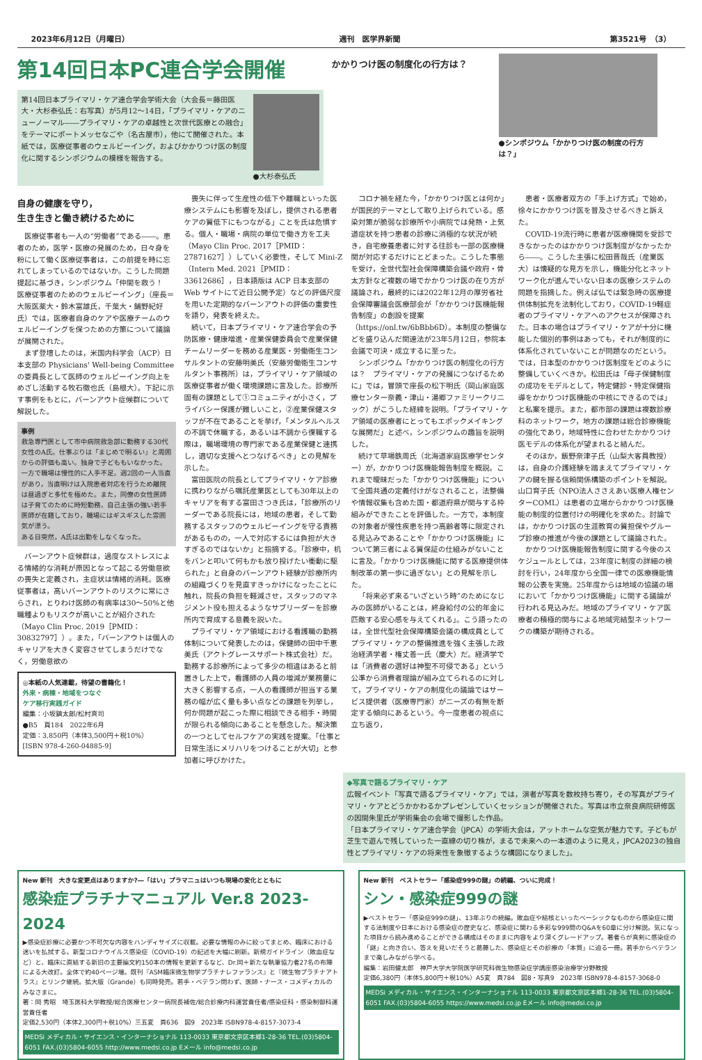2023年6月12日（月曜日） 週刊　医学界新聞 第3521号　（3）
第14回日本PC連合学会開催
第14回日本プライマリ・ケア連合学会学術大会（大会長＝藤田医大・大杉泰弘氏：右写真）が5月12〜14日，「プライマリ・ケアのニューノーマル――プライマリ・ケアの卓越性と次世代医療との融合」をテーマにポートメッセなごや（名古屋市），他にて開催された。本紙では，医療従事者のウェルビーイング，およびかかりつけ医の制度化に関するシンポジウムの模様を報告する。
●大杉泰弘氏
かかりつけ医の制度化の行方は？
●シンポジウム「かかりつけ医の制度の行方は？」
自身の健康を守り，
生き生きと働き続けるために
医療従事者も一人の“労働者”である――。患者のため，医学・医療の発展のため，日々身を粉にして働く医療従事者は，この前提を時に忘れてしまっているのではないか。こうした問題提起に基づき，シンポジウム「仲間を救う！　医療従事者のためのウェルビーイング」（座長＝大阪医薬大・鈴木富雄氏，千葉大・鋪野紀好氏）では，医療者自身のケアや医療チームのウェルビーイングを保つための方策について議論が展開された。
まず登壇したのは，米国内科学会（ACP）日本支部の Physicians' Well-being Committee の委員長として医師のウェルビーイング向上をめざし活動する牧石徹也氏（島根大）。下記に示す事例をもとに，バーンアウト症候群について解説した。
事例
救急専門医として市中病院救急部に勤務する30代女性のA氏。仕事ぶりは「まじめで明るい」と周囲からの評価も高い。独身で子どももいなかった。一方で職場は慢性的に人手不足。週2回の一人当直があり，当直明けは入院患者対応を行うため離院は昼過ぎと多忙を極めた。また，同僚の女性医師は子育てのために時短勤務，自己主張の強い若手医師が在籍しており，職場にはギスギスした雰囲気が漂う。
ある日突然，A氏は出勤をしなくなった。
バーンアウト症候群は，過度なストレスによる情緒的な消耗が原因となって起こる労働意欲の喪失と定義され，主症状は情緒的消耗。医療従事者は，高いバーンアウトのリスクに常にさらされ，とりわけ医師の有病率は30〜50%と他職種よりもリスクが高いことが紹介された（Mayo Clin Proc. 2019［PMID：30832797］）。また，「バーンアウトは個人のキャリアを大きく変容させてしまうだけでなく，労働意欲の
◎本紙の人気連載，待望の書籍化！
外来・病棟・地域をつなぐ
ケア移行実践ガイド
編集：小坂鎮太郎/松村真司
●B5　頁184　2022年6月
定価：3,850円（本体3,500円＋税10%）
[ISBN 978-4-260-04885-9]
喪失に伴って生産性の低下や離職といった医療システムにも影響を及ぼし，提供される患者ケアの質低下にもつながる」ことを氏は危惧する。個人・職場・病院の単位で働き方を工夫（Mayo Clin Proc. 2017［PMID：27871627］）していく必要性，そして Mini-Z（Intern Med. 2021［PMID：33612686］，日本語版は ACP 日本支部の Web サイトにて近日公開予定）などの評価尺度を用いた定期的なバーンアウトの評価の重要性を語り，発表を終えた。
続いて，日本プライマリ・ケア連合学会の予防医療・健康増進・産業保健委員会で産業保健チームリーダーを務める産業医・労働衛生コンサルタントの安藤明美氏（安藤労働衛生コンサルタント事務所）は，プライマリ・ケア領域の医療従事者が働く環境課題に言及した。診療所固有の課題として①コミュニティが小さく，プライバシー保護が難しいこと，②産業保健スタッフが不在であることを挙げ，「メンタルヘルスの不調で休職する，あるいは不調から復職する際は，職場環境の専門家である産業保健と連携し，適切な支援へとつなげるべき」との見解を示した。
富田医院の院長としてプライマリ・ケア診療に携わりながら嘱託産業医としても30年以上のキャリアを有する富田さつき氏は，「診療所のリーダーである院長には，地域の患者，そして勤務するスタッフのウェルビーイングを守る責務があるものの，一人で対応するには負担が大きすぎるのではないか」と指摘する。「診療中，机をバンと叩いて何もかも放り投げたい衝動に駆られた」と自身のバーンアウト経験が診療所内の組織づくりを見直すきっかけになったことに触れ，院長の負担を軽減させ，スタッフのマネジメント役も担えるようなサブリーダーを診療所内で育成する意義を説いた。
プライマリ・ケア領域における看護職の勤務体制について発表したのは，保健師の田中千恵美氏（アクトグレースサポート株式会社）だ。勤務する診療所によって多少の相違はあると前置きした上で，看護師の人員の増減が業務量に大きく影響する点，一人の看護師が担当する業務の幅が広く量も多い点などの課題を列挙し，何か問題が起こった際に相談できる相手・時間が限られる傾向にあることを懸念した。解決策の一つとしてセルフケアの実践を提案。「仕事と日常生活にメリハリをつけることが大切」と参加者に呼びかけた。
コロナ禍を経た今，「かかりつけ医とは何か」が国民的テーマとして取り上げられている。感染対策が脆弱な診療所や小病院では発熱・上気道症状を持つ患者の診療に消極的な状況が続き，自宅療養患者に対する往診も一部の医療機関が対応するだけにとどまった。こうした事態を受け，全世代型社会保障構築会議や政府・骨太方針など複数の場でかかりつけ医の在り方が議論され，最終的には2022年12月の厚労省社会保障審議会医療部会が「かかりつけ医機能報告制度」の創設を提案（https://onl.tw/6bBbb6D）。本制度の整備などを盛り込んだ関連法が23年5月12日，参院本会議で可決・成立するに至った。
シンポジウム「かかりつけ医の制度化の行方は？　プライマリ・ケアの発展につなげるために」では，冒頭で座長の松下明氏（岡山家庭医療センター奈義・津山・湯郷ファミリークリニック）がこうした経緯を説明。「プライマリ・ケア領域の医療者にとってもエポックメイキングな展開だ」と述べ，シンポジウムの趣旨を説明した。
続けて草場鉄周氏（北海道家庭医療学センター）が，かかりつけ医機能報告制度を概説。これまで曖昧だった「かかりつけ医機能」について全国共通の定義付けがなされること，法整備や情報収集も含めた国・都道府県が関与する枠組みができたことを評価した。一方で，本制度の対象者が慢性疾患を持つ高齢者等に限定される見込みであることや「かかりつけ医機能」について第三者による質保証の仕組みがないことに言及。「かかりつけ医機能に関する医療提供体制改革の第一歩に過ぎない」との見解を示した。
「将来必ず来る“いざという時”のためになじみの医師がいることは，終身給付の公的年金に匹敵する安心感を与えてくれる」。こう語ったのは，全世代型社会保障構築会議の構成員としてプライマリ・ケアの整備推進を強く主張した政治経済学者・権丈善一氏（慶大）だ。経済学では「消費者の選好は神聖不可侵である」という公準から消費者理論が組み立てられるのに対して，プライマリ・ケアの制度化の議論ではサービス提供者（医療専門家）がニーズの有無を断定する傾向にあるという。今一度患者の視点に立ち返り，
患者・医療者双方の「手上げ方式」で始め，徐々にかかりつけ医を普及させるべきと訴えた。
COVID-19流行時に患者が医療機関を受診できなかったのはかかりつけ医制度がなかったから――。こうした主張に松田晋哉氏（産業医大）は懐疑的な見方を示し，機能分化とネットワーク化が進んでいない日本の医療システムの問題を指摘した。例えば仏では緊急時の医療提供体制拡充を法制化しており，COVID-19軽症者のプライマリ・ケアへのアクセスが保障された。日本の場合はプライマリ・ケアが十分に機能した個別的事例はあっても，それが制度的に体系化されていないことが問題なのだという。では，日本型のかかりつけ医制度をどのように整備していくべきか。松田氏は「母子保健制度の成功をモデルとして，特定健診・特定保健指導をかかりつけ医機能の中核にできるのでは」と私案を提示。また，都市部の課題は複数診療科のネットワーク，地方の課題は総合診療機能の強化であり，地域特性に合わせたかかりつけ医モデルの体系化が望まれると結んだ。
そのほか，飯野奈津子氏（山梨大客員教授）は，自身の介護経験を踏まえてプライマリ・ケアの鍵を握る信頼関係構築のポイントを解説。山口育子氏（NPO法人ささえあい医療人権センターCOML）は患者の立場からかかりつけ医機能の制度的位置付けの明確化を求めた。討論では，かかりつけ医の生涯教育の質担保やグループ診療の推進が今後の課題として議論された。
かかりつけ医機能報告制度に関する今後のスケジュールとしては，23年度に制度の詳細の検討を行い，24年度から全国一律での医療機能情報の公表を実施。25年度からは地域の協議の場において「かかりつけ医機能」に関する議論が行われる見込みだ。地域のプライマリ・ケア医療者の積極的関与による地域完結型ネットワークの構築が期待される。
◆写真で語るプライマリ・ケア
広報イベント「写真で語るプライマリ・ケア」では，演者が写真を数枚持ち寄り，その写真がプライマリ・ケアとどうかかわるかプレゼンしていくセッションが開催された。写真は市立奈良病院研修医の因間朱里氏が学術集会の会場で撮影した作品。
「日本プライマリ・ケア連合学会（JPCA）の学術大会は，アットホームな空気が魅力です。子どもが芝生で遊んで残していった一直線の切り株が，まるで未来への一本道のように見え，JPCA2023の独自性とプライマリ・ケアの将来性を象徴するような構図になりました」。
New 新刊　大きな変更点はありますか?―「はい」プラマニュはいつも現場の変化とともに
感染症プラチナマニュアル Ver.8 2023-2024
▶感染症診療に必要かつ不可欠な内容をハンディサイズに収載。必要な情報のみに絞ってまとめ、臨床における迷いを払拭する。新型コロナウイルス感染症（COVID-19）の記述を大幅に刷新。新規ガイドライン（敗血症など）と、臨床に直結する新旧の主要論文約150本の情報を更新するなど、Dr.岡＋新たな執筆協力者27名の布陣による大改訂。全体で約40ページ増。既刊『ASM臨床微生物学プラチナレファランス』と『微生物プラチナアトラス』とリンク継続。拡大版（Grande）も同時発売。若手・ベテラン問わず、医師・ナース・コメディカルのみなさまに。
著：岡 秀昭　埼玉医科大学教授/総合医療センター病院長補佐/総合診療内科運営責任者/感染症科・感染制御科運営責任者
定価2,530円（本体2,300円＋税10%）三五変　頁636　図9　2023年 ISBN978-4-8157-3073-4
MEDSi メディカル・サイエンス・インターナショナル 113-0033 東京都文京区本郷1-28-36 TEL.(03)5804-6051 FAX.(03)5804-6055 http://www.medsi.co.jp Eメール info@medsi.co.jp
New 新刊　ベストセラー「感染症999の謎」の続編、ついに完成！
シン・感染症999の謎
▶ベストセラー「感染症999の謎」、13年ぶりの続編。敗血症や結核といったベーシックなものから感染症に関する法制度や日本における感染症の歴史など、感染症に関わる多彩な999問のQ&Aを60章に分け解説。気になった項目から読み進めることができる構成はそのままに内容をより深くグレードアップ。著者らが真剣に感染症の「謎」と向き合い、答えを見いだそうと葛藤した、感染症とその診療の「本質」に迫る一冊。若手からベテランまで楽しみながら学べる。
編集：岩田健太郎　神戸大学大学院医学研究科微生物感染症学講座感染治療学分野教授
定価6,380円（本体5,800円＋税10%）A5変　頁784　図8・写真9　2023年 ISBN978-4-8157-3068-0
MEDSi メディカル・サイエンス・インターナショナル 113-0033 東京都文京区本郷1-28-36 TEL.(03)5804-6051 FAX.(03)5804-6055 https://www.medsi.co.jp Eメール info@medsi.co.jp